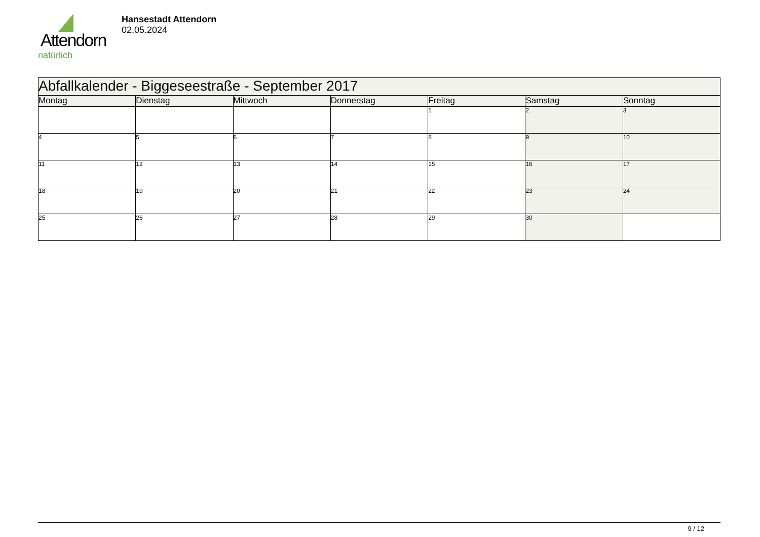Attendorn
natürlich
Hansestadt Attendorn
02.05.2024
| Abfallkalender - Biggeseestraße - September 2017 | | | | | | |
| Montag | Dienstag | Mittwoch | Donnerstag | Freitag | Samstag | Sonntag |
| | | | | 1 | 2 | 3 |
| 4 | 5 | 6 | 7 | 8 | 9 | 10 |
| 11 | 12 | 13 | 14 | 15 | 16 | 17 |
| 18 | 19 | 20 | 21 | 22 | 23 | 24 |
| 25 | 26 | 27 | 28 | 29 | 30 | |
9 / 12